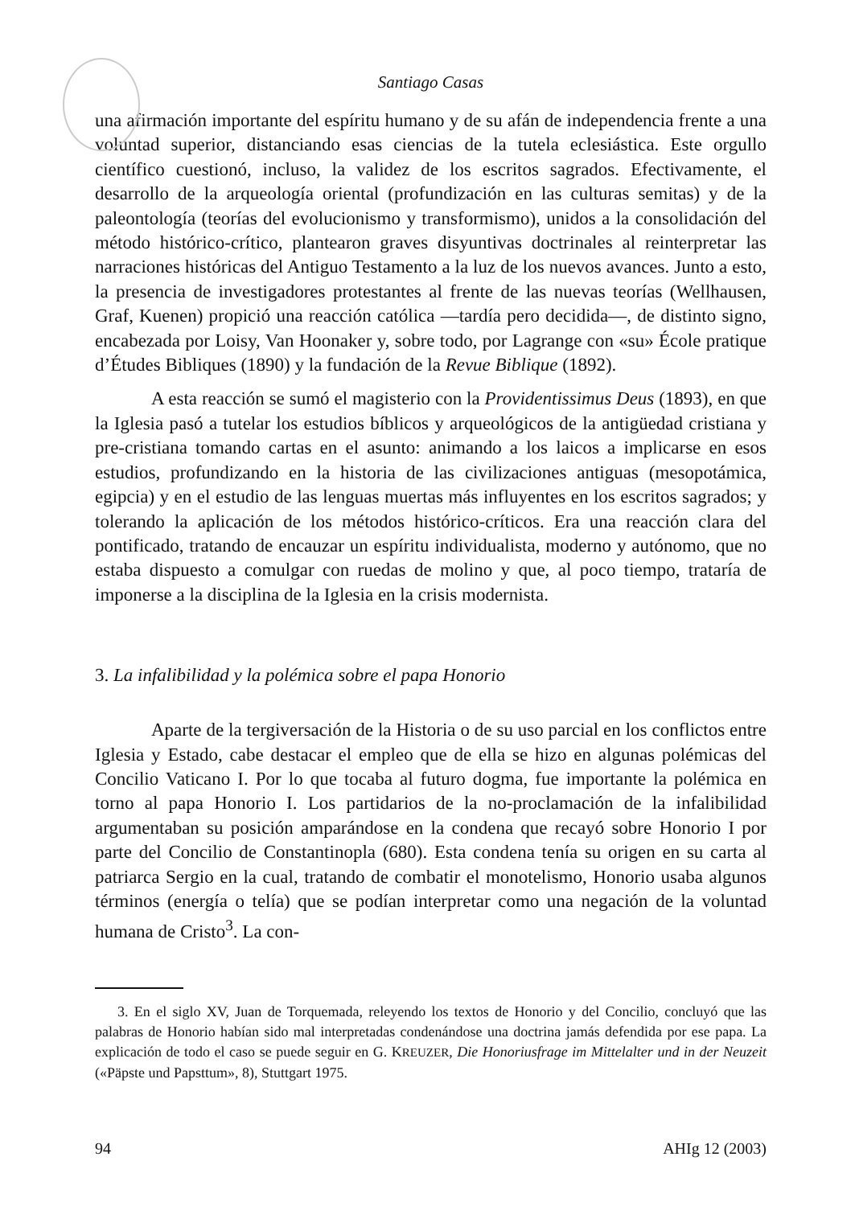Santiago Casas
una afirmación importante del espíritu humano y de su afán de independencia frente a una voluntad superior, distanciando esas ciencias de la tutela eclesiástica. Este orgullo científico cuestionó, incluso, la validez de los escritos sagrados. Efectivamente, el desarrollo de la arqueología oriental (profundización en las culturas semitas) y de la paleontología (teorías del evolucionismo y transformismo), unidos a la consolidación del método histórico-crítico, plantearon graves disyuntivas doctrinales al reinterpretar las narraciones históricas del Antiguo Testamento a la luz de los nuevos avances. Junto a esto, la presencia de investigadores protestantes al frente de las nuevas teorías (Wellhausen, Graf, Kuenen) propició una reacción católica —tardía pero decidida—, de distinto signo, encabezada por Loisy, Van Hoonaker y, sobre todo, por Lagrange con «su» École pratique d’Études Bibliques (1890) y la fundación de la Revue Biblique (1892).
A esta reacción se sumó el magisterio con la Providentissimus Deus (1893), en que la Iglesia pasó a tutelar los estudios bíblicos y arqueológicos de la antigüedad cristiana y pre-cristiana tomando cartas en el asunto: animando a los laicos a implicarse en esos estudios, profundizando en la historia de las civilizaciones antiguas (mesopotámica, egipcia) y en el estudio de las lenguas muertas más influyentes en los escritos sagrados; y tolerando la aplicación de los métodos histórico-críticos. Era una reacción clara del pontificado, tratando de encauzar un espíritu individualista, moderno y autónomo, que no estaba dispuesto a comulgar con ruedas de molino y que, al poco tiempo, trataría de imponerse a la disciplina de la Iglesia en la crisis modernista.
3. La infalibilidad y la polémica sobre el papa Honorio
Aparte de la tergiversación de la Historia o de su uso parcial en los conflictos entre Iglesia y Estado, cabe destacar el empleo que de ella se hizo en algunas polémicas del Concilio Vaticano I. Por lo que tocaba al futuro dogma, fue importante la polémica en torno al papa Honorio I. Los partidarios de la no-proclamación de la infalibilidad argumentaban su posición amparándose en la condena que recayó sobre Honorio I por parte del Concilio de Constantinopla (680). Esta condena tenía su origen en su carta al patriarca Sergio en la cual, tratando de combatir el monotelismo, Honorio usaba algunos términos (energía o telía) que se podían interpretar como una negación de la voluntad humana de Cristo<sup>3</sup>. La con-
3. En el siglo XV, Juan de Torquemada, releyendo los textos de Honorio y del Concilio, concluyó que las palabras de Honorio habían sido mal interpretadas condenándose una doctrina jamás defendida por ese papa. La explicación de todo el caso se puede seguir en G. KREUZER, Die Honoriusfrage im Mittelalter und in der Neuzeit («Päpste und Papsttum», 8), Stuttgart 1975.
94 AHIg 12 (2003)